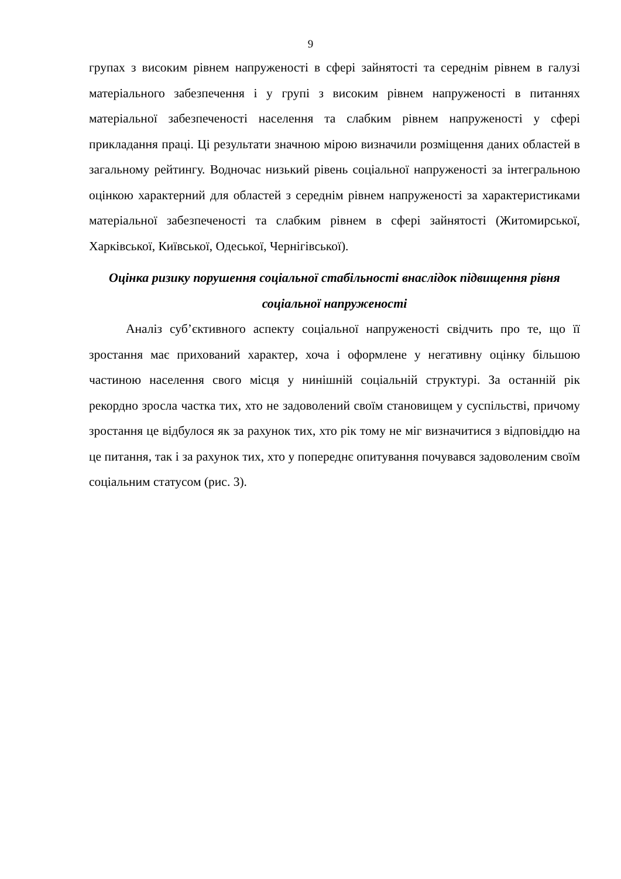9
групах з високим рівнем напруженості в сфері зайнятості та середнім рівнем в галузі матеріального забезпечення і у групі з високим рівнем напруженості в питаннях матеріальної забезпеченості населення та слабким рівнем напруженості у сфері прикладання праці. Ці результати значною мірою визначили розміщення даних областей в загальному рейтингу. Водночас низький рівень соціальної напруженості за інтегральною оцінкою характерний для областей з середнім рівнем напруженості за характеристиками матеріальної забезпеченості та слабким рівнем в сфері зайнятості (Житомирської, Харківської, Київської, Одеської, Чернігівської).
Оцінка ризику порушення соціальної стабільності внаслідок підвищення рівня соціальної напруженості
Аналіз суб’єктивного аспекту соціальної напруженості свідчить про те, що її зростання має прихований характер, хоча і оформлене у негативну оцінку більшою частиною населення свого місця у нинішній соціальній структурі. За останній рік рекордно зросла частка тих, хто не задоволений своїм становищем у суспільстві, причому зростання це відбулося як за рахунок тих, хто рік тому не міг визначитися з відповіддю на це питання, так і за рахунок тих, хто у попереднє опитування почувався задоволеним своїм соціальним статусом (рис. 3).